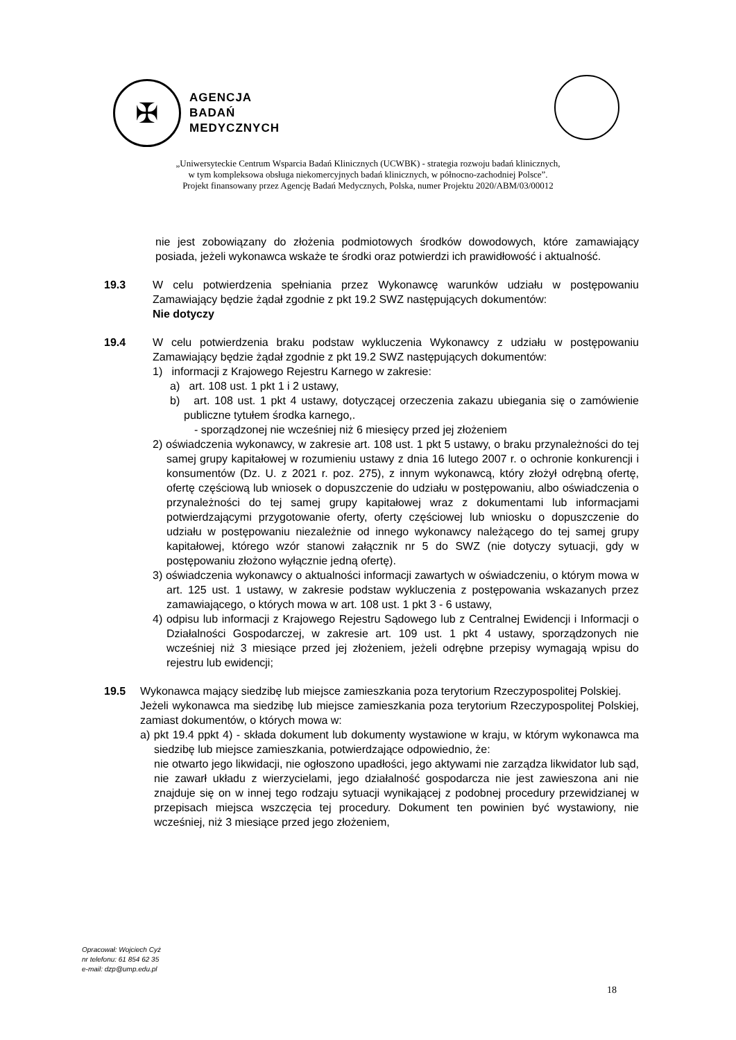✠
AGENCJA
BADAŃ
MEDYCZNYCH
„Uniwersyteckie Centrum Wsparcia Badań Klinicznych (UCWBK) - strategia rozwoju badań klinicznych,
w tym kompleksowa obsługa niekomercyjnych badań klinicznych, w północno-zachodniej Polsce”.
Projekt finansowany przez Agencję Badań Medycznych, Polska, numer Projektu 2020/ABM/03/00012
nie jest zobowiązany do złożenia podmiotowych środków dowodowych, które zamawiający posiada, jeżeli wykonawca wskaże te środki oraz potwierdzi ich prawidłowość i aktualność.
19.3 W celu potwierdzenia spełniania przez Wykonawcę warunków udziału w postępowaniu Zamawiający będzie żądał zgodnie z pkt 19.2 SWZ następujących dokumentów:
Nie dotyczy
19.4 W celu potwierdzenia braku podstaw wykluczenia Wykonawcy z udziału w postępowaniu Zamawiający będzie żądał zgodnie z pkt 19.2 SWZ następujących dokumentów:
1) informacji z Krajowego Rejestru Karnego w zakresie:
a) art. 108 ust. 1 pkt 1 i 2 ustawy,
b) art. 108 ust. 1 pkt 4 ustawy, dotyczącej orzeczenia zakazu ubiegania się o zamówienie publiczne tytułem środka karnego,.
- sporządzonej nie wcześniej niż 6 miesięcy przed jej złożeniem
2) oświadczenia wykonawcy, w zakresie art. 108 ust. 1 pkt 5 ustawy, o braku przynależności do tej samej grupy kapitałowej w rozumieniu ustawy z dnia 16 lutego 2007 r. o ochronie konkurencji i konsumentów (Dz. U. z 2021 r. poz. 275), z innym wykonawcą, który złożył odrębną ofertę, ofertę częściową lub wniosek o dopuszczenie do udziału w postępowaniu, albo oświadczenia o przynależności do tej samej grupy kapitałowej wraz z dokumentami lub informacjami potwierdzającymi przygotowanie oferty, oferty częściowej lub wniosku o dopuszczenie do udziału w postępowaniu niezależnie od innego wykonawcy należącego do tej samej grupy kapitałowej, którego wzór stanowi załącznik nr 5 do SWZ (nie dotyczy sytuacji, gdy w postępowaniu złożono wyłącznie jedną ofertę).
3) oświadczenia wykonawcy o aktualności informacji zawartych w oświadczeniu, o którym mowa w art. 125 ust. 1 ustawy, w zakresie podstaw wykluczenia z postępowania wskazanych przez zamawiającego, o których mowa w art. 108 ust. 1 pkt 3 - 6 ustawy,
4) odpisu lub informacji z Krajowego Rejestru Sądowego lub z Centralnej Ewidencji i Informacji o Działalności Gospodarczej, w zakresie art. 109 ust. 1 pkt 4 ustawy, sporządzonych nie wcześniej niż 3 miesiące przed jej złożeniem, jeżeli odrębne przepisy wymagają wpisu do rejestru lub ewidencji;
19.5 Wykonawca mający siedzibę lub miejsce zamieszkania poza terytorium Rzeczypospolitej Polskiej.
Jeżeli wykonawca ma siedzibę lub miejsce zamieszkania poza terytorium Rzeczypospolitej Polskiej, zamiast dokumentów, o których mowa w:
a) pkt 19.4 ppkt 4) - składa dokument lub dokumenty wystawione w kraju, w którym wykonawca ma siedzibę lub miejsce zamieszkania, potwierdzające odpowiednio, że:
nie otwarto jego likwidacji, nie ogłoszono upadłości, jego aktywami nie zarządza likwidator lub sąd, nie zawarł układu z wierzycielami, jego działalność gospodarcza nie jest zawieszona ani nie znajduje się on w innej tego rodzaju sytuacji wynikającej z podobnej procedury przewidzianej w przepisach miejsca wszczęcia tej procedury. Dokument ten powinien być wystawiony, nie wcześniej, niż 3 miesiące przed jego złożeniem,
Opracował: Wojciech Cyż
nr telefonu: 61 854 62 35
e-mail: dzp@ump.edu.pl
18